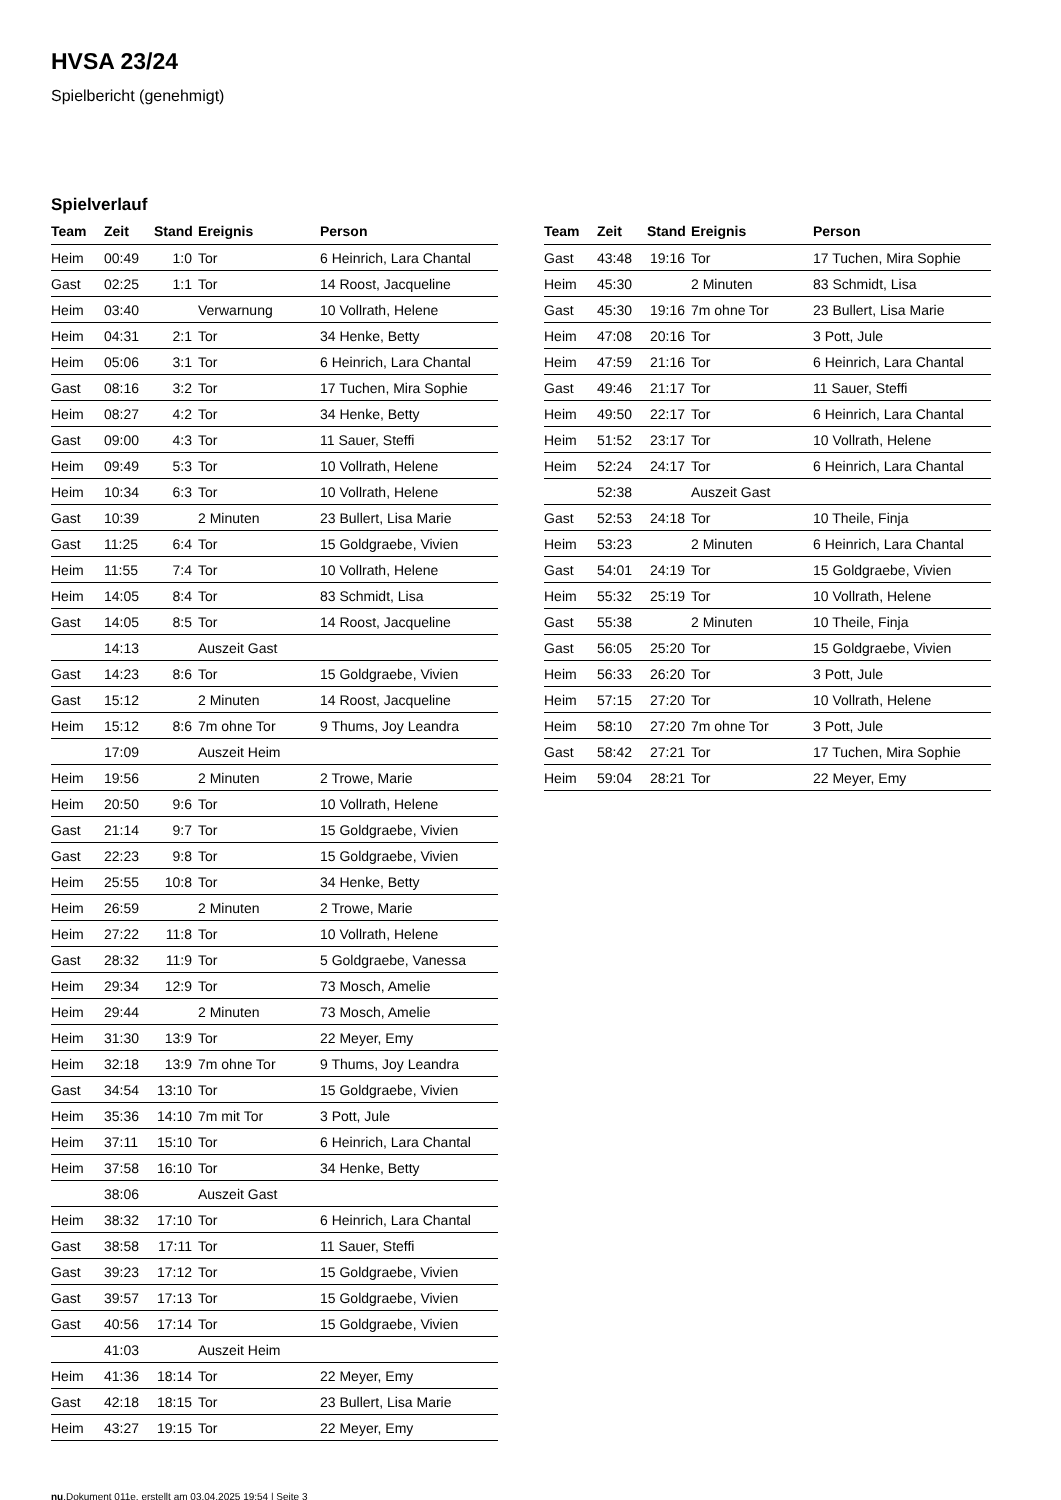HVSA 23/24
Spielbericht (genehmigt)
Spielverlauf
| Team | Zeit | Stand | Ereignis | Person |
| --- | --- | --- | --- | --- |
| Heim | 00:49 | 1:0 | Tor | 6 Heinrich, Lara Chantal |
| Gast | 02:25 | 1:1 | Tor | 14 Roost, Jacqueline |
| Heim | 03:40 | | Verwarnung | 10 Vollrath, Helene |
| Heim | 04:31 | 2:1 | Tor | 34 Henke, Betty |
| Heim | 05:06 | 3:1 | Tor | 6 Heinrich, Lara Chantal |
| Gast | 08:16 | 3:2 | Tor | 17 Tuchen, Mira Sophie |
| Heim | 08:27 | 4:2 | Tor | 34 Henke, Betty |
| Gast | 09:00 | 4:3 | Tor | 11 Sauer, Steffi |
| Heim | 09:49 | 5:3 | Tor | 10 Vollrath, Helene |
| Heim | 10:34 | 6:3 | Tor | 10 Vollrath, Helene |
| Gast | 10:39 | | 2 Minuten | 23 Bullert, Lisa Marie |
| Gast | 11:25 | 6:4 | Tor | 15 Goldgraebe, Vivien |
| Heim | 11:55 | 7:4 | Tor | 10 Vollrath, Helene |
| Heim | 14:05 | 8:4 | Tor | 83 Schmidt, Lisa |
| Gast | 14:05 | 8:5 | Tor | 14 Roost, Jacqueline |
| | 14:13 | | Auszeit Gast | |
| Gast | 14:23 | 8:6 | Tor | 15 Goldgraebe, Vivien |
| Gast | 15:12 | | 2 Minuten | 14 Roost, Jacqueline |
| Heim | 15:12 | 8:6 | 7m ohne Tor | 9 Thums, Joy Leandra |
| | 17:09 | | Auszeit Heim | |
| Heim | 19:56 | | 2 Minuten | 2 Trowe, Marie |
| Heim | 20:50 | 9:6 | Tor | 10 Vollrath, Helene |
| Gast | 21:14 | 9:7 | Tor | 15 Goldgraebe, Vivien |
| Gast | 22:23 | 9:8 | Tor | 15 Goldgraebe, Vivien |
| Heim | 25:55 | 10:8 | Tor | 34 Henke, Betty |
| Heim | 26:59 | | 2 Minuten | 2 Trowe, Marie |
| Heim | 27:22 | 11:8 | Tor | 10 Vollrath, Helene |
| Gast | 28:32 | 11:9 | Tor | 5 Goldgraebe, Vanessa |
| Heim | 29:34 | 12:9 | Tor | 73 Mosch, Amelie |
| Heim | 29:44 | | 2 Minuten | 73 Mosch, Amelie |
| Heim | 31:30 | 13:9 | Tor | 22 Meyer, Emy |
| Heim | 32:18 | 13:9 | 7m ohne Tor | 9 Thums, Joy Leandra |
| Gast | 34:54 | 13:10 | Tor | 15 Goldgraebe, Vivien |
| Heim | 35:36 | 14:10 | 7m mit Tor | 3 Pott, Jule |
| Heim | 37:11 | 15:10 | Tor | 6 Heinrich, Lara Chantal |
| Heim | 37:58 | 16:10 | Tor | 34 Henke, Betty |
| | 38:06 | | Auszeit Gast | |
| Heim | 38:32 | 17:10 | Tor | 6 Heinrich, Lara Chantal |
| Gast | 38:58 | 17:11 | Tor | 11 Sauer, Steffi |
| Gast | 39:23 | 17:12 | Tor | 15 Goldgraebe, Vivien |
| Gast | 39:57 | 17:13 | Tor | 15 Goldgraebe, Vivien |
| Gast | 40:56 | 17:14 | Tor | 15 Goldgraebe, Vivien |
| | 41:03 | | Auszeit Heim | |
| Heim | 41:36 | 18:14 | Tor | 22 Meyer, Emy |
| Gast | 42:18 | 18:15 | Tor | 23 Bullert, Lisa Marie |
| Heim | 43:27 | 19:15 | Tor | 22 Meyer, Emy |
| Team | Zeit | Stand | Ereignis | Person |
| --- | --- | --- | --- | --- |
| Gast | 43:48 | 19:16 | Tor | 17 Tuchen, Mira Sophie |
| Heim | 45:30 | | 2 Minuten | 83 Schmidt, Lisa |
| Gast | 45:30 | 19:16 | 7m ohne Tor | 23 Bullert, Lisa Marie |
| Heim | 47:08 | 20:16 | Tor | 3 Pott, Jule |
| Heim | 47:59 | 21:16 | Tor | 6 Heinrich, Lara Chantal |
| Gast | 49:46 | 21:17 | Tor | 11 Sauer, Steffi |
| Heim | 49:50 | 22:17 | Tor | 6 Heinrich, Lara Chantal |
| Heim | 51:52 | 23:17 | Tor | 10 Vollrath, Helene |
| Heim | 52:24 | 24:17 | Tor | 6 Heinrich, Lara Chantal |
| | 52:38 | | Auszeit Gast | |
| Gast | 52:53 | 24:18 | Tor | 10 Theile, Finja |
| Heim | 53:23 | | 2 Minuten | 6 Heinrich, Lara Chantal |
| Gast | 54:01 | 24:19 | Tor | 15 Goldgraebe, Vivien |
| Heim | 55:32 | 25:19 | Tor | 10 Vollrath, Helene |
| Gast | 55:38 | | 2 Minuten | 10 Theile, Finja |
| Gast | 56:05 | 25:20 | Tor | 15 Goldgraebe, Vivien |
| Heim | 56:33 | 26:20 | Tor | 3 Pott, Jule |
| Heim | 57:15 | 27:20 | Tor | 10 Vollrath, Helene |
| Heim | 58:10 | 27:20 | 7m ohne Tor | 3 Pott, Jule |
| Gast | 58:42 | 27:21 | Tor | 17 Tuchen, Mira Sophie |
| Heim | 59:04 | 28:21 | Tor | 22 Meyer, Emy |
nu.Dokument 011e, erstellt am 03.04.2025 19:54 | Seite 3